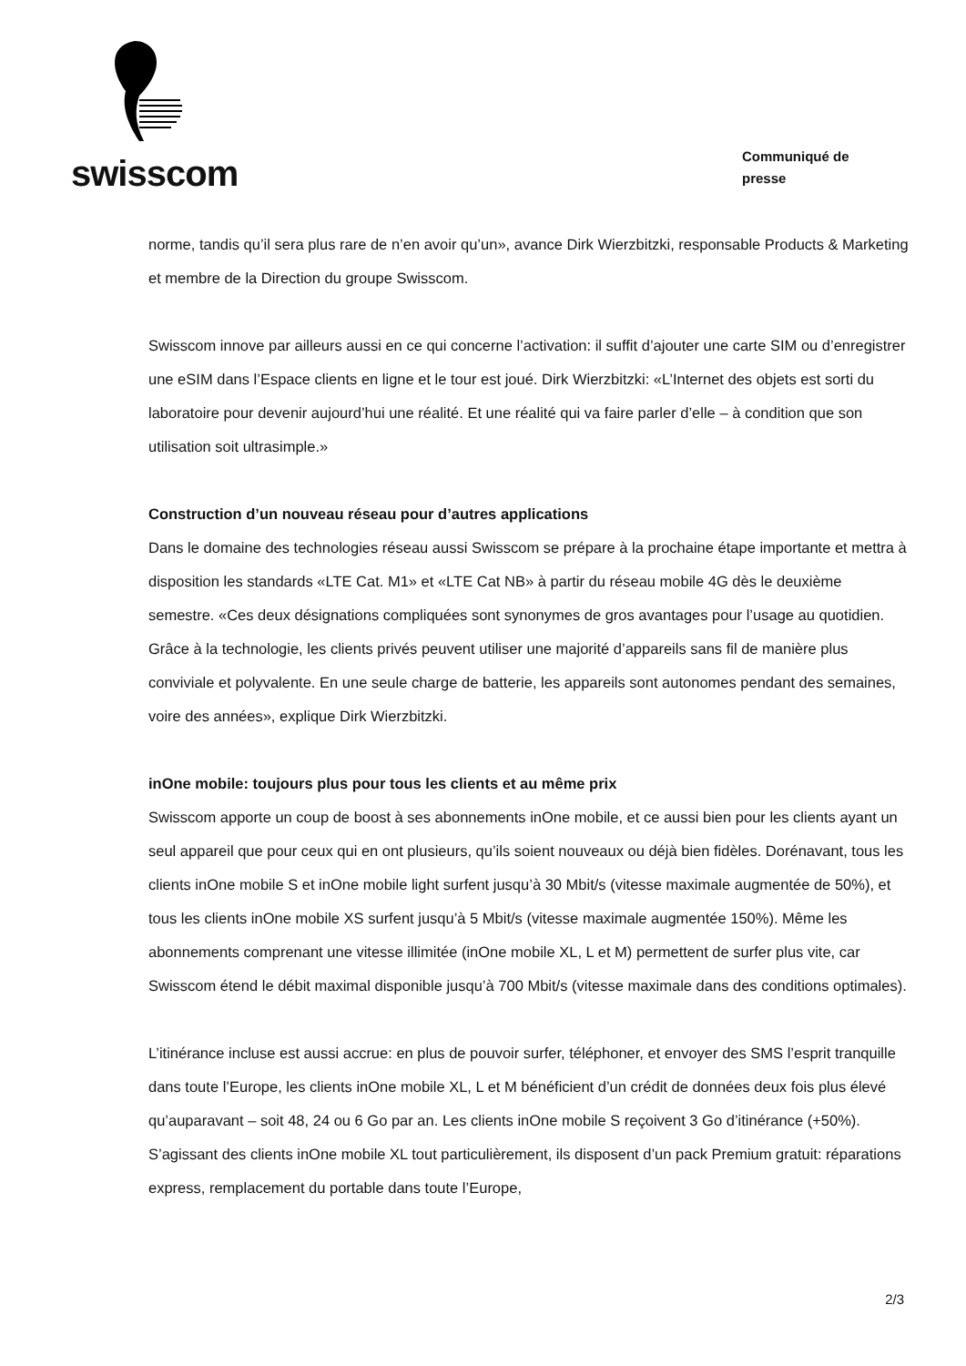swisscom
Communiqué de
presse
norme, tandis qu’il sera plus rare de n’en avoir qu’un», avance Dirk Wierzbitzki, responsable Products & Marketing et membre de la Direction du groupe Swisscom.
Swisscom innove par ailleurs aussi en ce qui concerne l’activation: il suffit d’ajouter une carte SIM ou d’enregistrer une eSIM dans l’Espace clients en ligne et le tour est joué. Dirk Wierzbitzki: «L’Internet des objets est sorti du laboratoire pour devenir aujourd’hui une réalité. Et une réalité qui va faire parler d’elle – à condition que son utilisation soit ultrasimple.»
Construction d’un nouveau réseau pour d’autres applications
Dans le domaine des technologies réseau aussi Swisscom se prépare à la prochaine étape importante et mettra à disposition les standards «LTE Cat. M1» et «LTE Cat NB» à partir du réseau mobile 4G dès le deuxième semestre. «Ces deux désignations compliquées sont synonymes de gros avantages pour l’usage au quotidien. Grâce à la technologie, les clients privés peuvent utiliser une majorité d’appareils sans fil de manière plus conviviale et polyvalente. En une seule charge de batterie, les appareils sont autonomes pendant des semaines, voire des années», explique Dirk Wierzbitzki.
inOne mobile: toujours plus pour tous les clients et au même prix
Swisscom apporte un coup de boost à ses abonnements inOne mobile, et ce aussi bien pour les clients ayant un seul appareil que pour ceux qui en ont plusieurs, qu’ils soient nouveaux ou déjà bien fidèles. Dorénavant, tous les clients inOne mobile S et inOne mobile light surfent jusqu’à 30 Mbit/s (vitesse maximale augmentée de 50%), et tous les clients inOne mobile XS surfent jusqu’à 5 Mbit/s (vitesse maximale augmentée 150%). Même les abonnements comprenant une vitesse illimitée (inOne mobile XL, L et M) permettent de surfer plus vite, car Swisscom étend le débit maximal disponible jusqu’à 700 Mbit/s (vitesse maximale dans des conditions optimales).
L’itinérance incluse est aussi accrue: en plus de pouvoir surfer, téléphoner, et envoyer des SMS l’esprit tranquille dans toute l’Europe, les clients inOne mobile XL, L et M bénéficient d’un crédit de données deux fois plus élevé qu’auparavant – soit 48, 24 ou 6 Go par an. Les clients inOne mobile S reçoivent 3 Go d’itinérance (+50%). S’agissant des clients inOne mobile XL tout particulièrement, ils disposent d’un pack Premium gratuit: réparations express, remplacement du portable dans toute l’Europe,
2/3